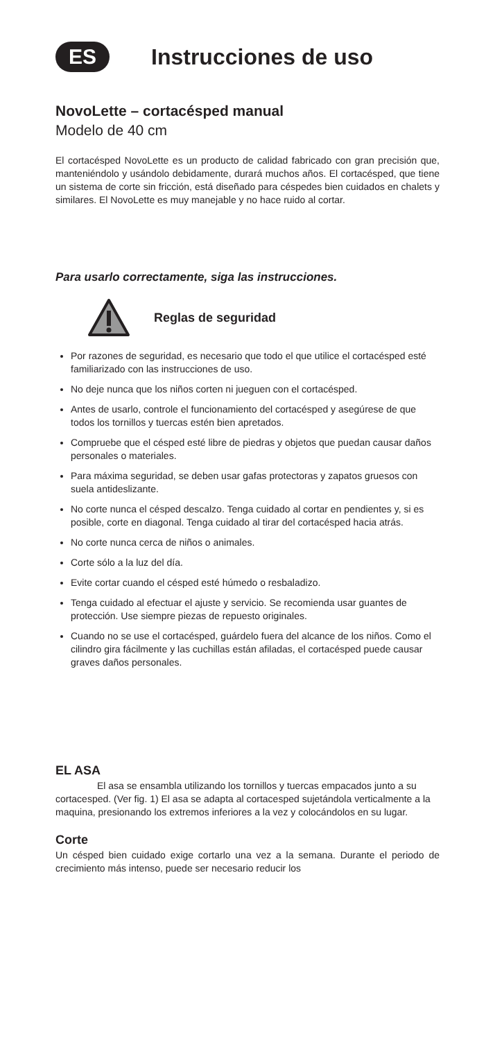ES
Instrucciones de uso
NovoLette – cortacésped manual
Modelo de 40 cm
El cortacésped NovoLette es un producto de calidad fabricado con gran precisión que, manteniéndolo y usándolo debidamente, durará muchos años. El cortacésped, que tiene un sistema de corte sin fricción, está diseñado para céspedes bien cuidados en chalets y similares. El NovoLette es muy manejable y no hace ruido al cortar.
Para usarlo correctamente, siga las instrucciones.
Reglas de seguridad
Por razones de seguridad, es necesario que todo el que utilice el cortacésped esté familiarizado con las instrucciones de uso.
No deje nunca que los niños corten ni jueguen con el cortacésped.
Antes de usarlo, controle el funcionamiento del cortacésped y asegúrese de que todos los tornillos y tuercas estén bien apretados.
Compruebe que el césped esté libre de piedras y objetos que puedan causar daños personales o materiales.
Para máxima seguridad, se deben usar gafas protectoras y zapatos gruesos con suela antideslizante.
No corte nunca el césped descalzo. Tenga cuidado al cortar en pendientes y, si es posible, corte en diagonal. Tenga cuidado al tirar del cortacésped hacia atrás.
No corte nunca cerca de niños o animales.
Corte sólo a la luz del día.
Evite cortar cuando el césped esté húmedo o resbaladizo.
Tenga cuidado al efectuar el ajuste y servicio. Se recomienda usar guantes de protección. Use siempre piezas de repuesto originales.
Cuando no se use el cortacésped, guárdelo fuera del alcance de los niños. Como el cilindro gira fácilmente y las cuchillas están afiladas, el cortacésped puede causar graves daños personales.
EL ASA
El asa se ensambla utilizando los tornillos y tuercas empacados junto a su cortacesped. (Ver fig. 1) El asa se adapta al cortacesped sujetándola verticalmente a la maquina, presionando los extremos inferiores a la vez y colocándolos en su lugar.
Corte
Un césped bien cuidado exige cortarlo una vez a la semana. Durante el periodo de crecimiento más intenso, puede ser necesario reducir los